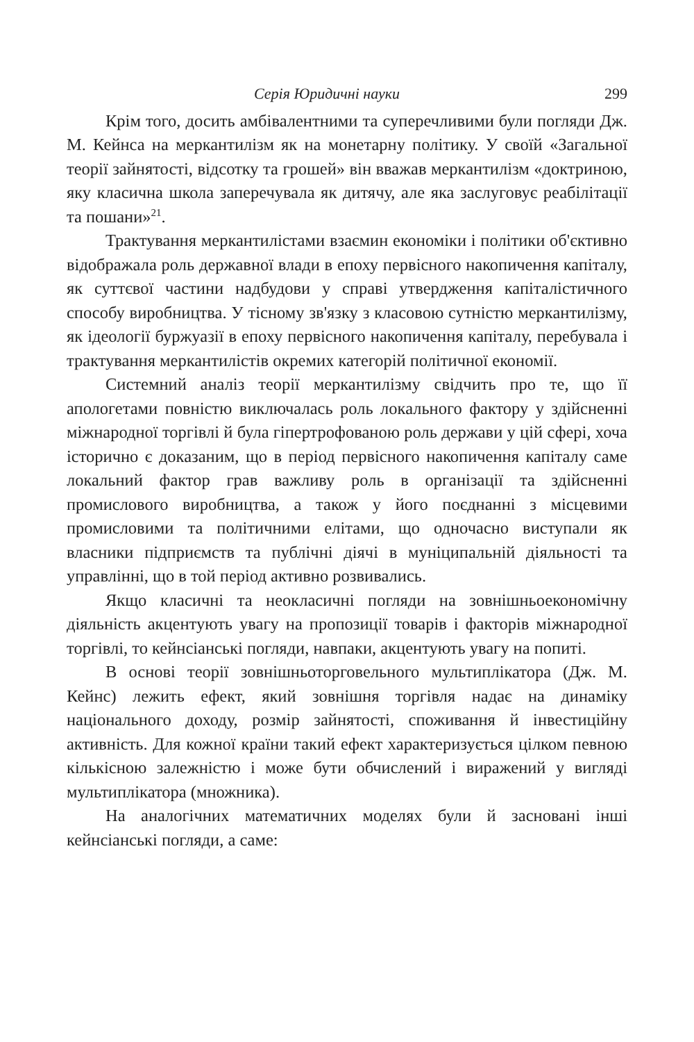Серія Юридичні науки 299
Крім того, досить амбівалентними та суперечливими були погляди Дж. М. Кейнса на меркантилізм як на монетарну політику. У своїй «Загальної теорії зайнятості, відсотку та грошей» він вважав меркантилізм «доктриною, яку класична школа заперечувала як дитячу, але яка заслуговує реабілітації та пошани»<sup>21</sup>.
Трактування меркантилістами взаємин економіки і політики об'єктивно відображала роль державної влади в епоху первісного накопичення капіталу, як суттєвої частини надбудови у справі утвердження капіталістичного способу виробництва. У тісному зв'язку з класовою сутністю меркантилізму, як ідеології буржуазії в епоху первісного накопичення капіталу, перебувала і трактування меркантилістів окремих категорій політичної економії.
Системний аналіз теорії меркантилізму свідчить про те, що її апологетами повністю виключалась роль локального фактору у здійсненні міжнародної торгівлі й була гіпертрофованою роль держави у цій сфері, хоча історично є доказаним, що в період первісного накопичення капіталу саме локальний фактор грав важливу роль в організації та здійсненні промислового виробництва, а також у його поєднанні з місцевими промисловими та політичними елітами, що одночасно виступали як власники підприємств та публічні діячі в муніципальній діяльності та управлінні, що в той період активно розвивались.
Якщо класичні та неокласичні погляди на зовнішньоекономічну діяльність акцентують увагу на пропозиції товарів і факторів міжнародної торгівлі, то кейнсіанські погляди, навпаки, акцентують увагу на попиті.
В основі теорії зовнішньоторговельного мультиплікатора (Дж. М. Кейнс) лежить ефект, який зовнішня торгівля надає на динаміку національного доходу, розмір зайнятості, споживання й інвестиційну активність. Для кожної країни такий ефект характеризується цілком певною кількісною залежністю і може бути обчислений і виражений у вигляді мультиплікатора (множника).
На аналогічних математичних моделях були й засновані інші кейнсіанські погляди, а саме: